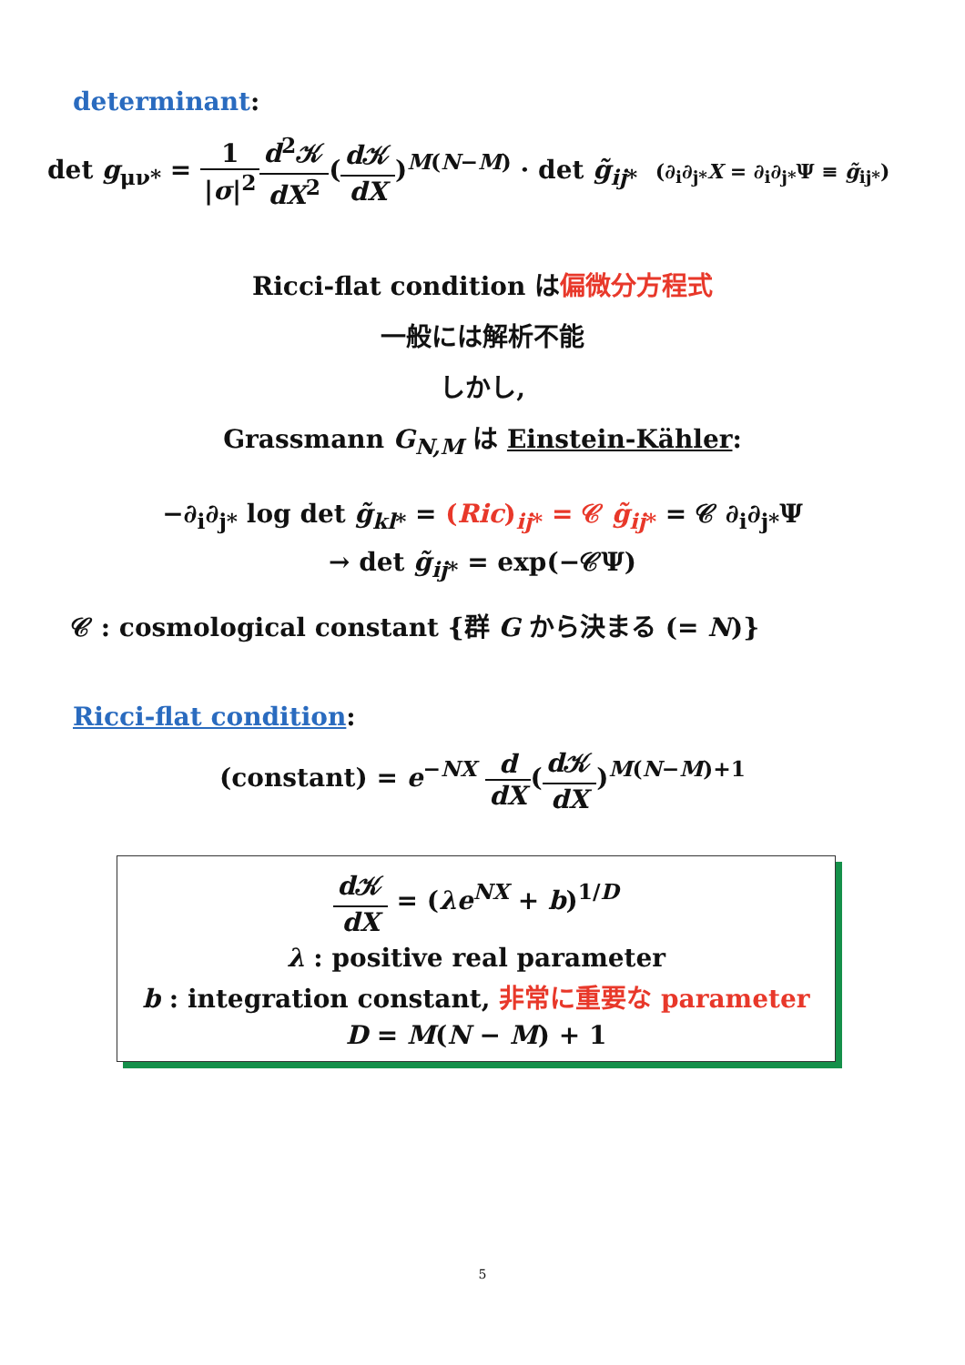determinant:
det g<sub>μν*</sub> = 1 |σ|<sup>2</sup> d<sup>2</sup>𝒦 dX<sup>2</sup>(d 𝒦 dX)<sup>M(N−M)</sup> · det g̃<sub>ij*</sub> (∂<sub>i</sub>∂<sub>j*</sub>X = ∂<sub>i</sub>∂<sub>j*</sub>Ψ ≡ g̃<sub>ij*</sub>)
Ricci-flat condition は偏微分方程式
一般には解析不能
しかし,
Grassmann G<sub>N,M</sub> は Einstein-Kähler:
−∂<sub>i</sub>∂<sub>j*</sub> log det g̃<sub>kl*</sub> = (Ric)<sub>ij*</sub> = 𝒞 g̃<sub>ij*</sub> = 𝒞 ∂<sub>i</sub>∂<sub>j*</sub>Ψ
→ det g̃<sub>ij*</sub> = exp(−𝒞Ψ)
𝒞 : cosmological constant {群 G から決まる (= N)}
Ricci-flat condition:
(constant) = e<sup>−NX</sup> d dX(d 𝒦 dX)<sup>M(N−M)+1</sup>
d 𝒦 dX = (λe<sup>NX</sup> + b)<sup>1/D</sup>
λ : positive real parameter
b : integration constant, 非常に重要な parameter
D = M(N − M) + 1
5